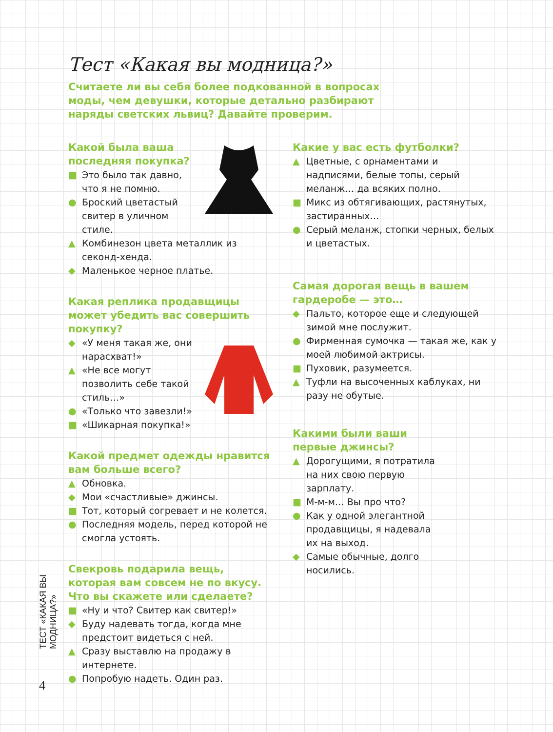Тест «Какая вы модница?»
Считаете ли вы себя более подкованной в вопросах моды, чем девушки, которые детально разбирают наряды светских львиц? Давайте проверим.
Какой была ваша последняя покупка?
■ Это было так давно, что я не помню.
● Броский цветастый свитер в уличном стиле.
▲ Комбинезон цвета металлик из секонд-хенда.
◆ Маленькое черное платье.
Какая реплика продавщицы может убедить вас совершить покупку?
◆ «У меня такая же, они нарасхват!»
▲ «Не все могут позволить себе такой стиль…»
● «Только что завезли!»
■ «Шикарная покупка!»
Какой предмет одежды нравится вам больше всего?
▲ Обновка.
◆ Мои «счастливые» джинсы.
■ Тот, который согревает и не колется.
● Последняя модель, перед которой не смогла устоять.
Свекровь подарила вещь, которая вам совсем не по вкусу. Что вы скажете или сделаете?
■ «Ну и что? Свитер как свитер!»
◆ Буду надевать тогда, когда мне предстоит видеться с ней.
▲ Сразу выставлю на продажу в интернете.
● Попробую надеть. Один раз.
Какие у вас есть футболки?
▲ Цветные, с орнаментами и надписями, белые топы, серый меланж… да всяких полно.
■ Микс из обтягивающих, растянутых, застиранных…
● Серый меланж, стопки черных, белых и цветастых.
Самая дорогая вещь в вашем гардеробе — это…
◆ Пальто, которое еще и следующей зимой мне послужит.
● Фирменная сумочка — такая же, как у моей любимой актрисы.
■ Пуховик, разумеется.
▲ Туфли на высоченных каблуках, ни разу не обутые.
Какими были ваши первые джинсы?
▲ Дорогущими, я потратила на них свою первую зарплату.
■ М-м-м… Вы про что?
● Как у одной элегантной продавщицы, я надевала их на выход.
◆ Самые обычные, долго носились.
ТЕСТ «КАКАЯ ВЫ МОДНИЦА?»
4